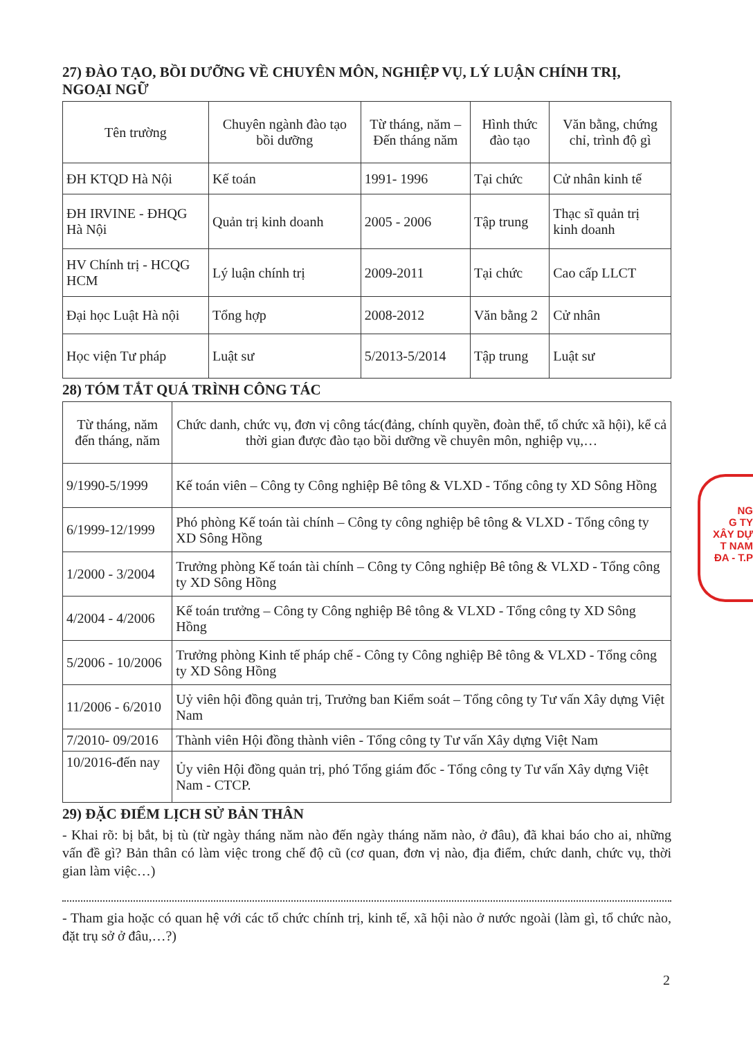27) ĐÀO TẠO, BỒI DƯỠNG VỀ CHUYÊN MÔN, NGHIỆP VỤ, LÝ LUẬN CHÍNH TRỊ, NGOẠI NGỮ
| Tên trường | Chuyên ngành đào tạo bồi dưỡng | Từ tháng, năm – Đến tháng năm | Hình thức đào tạo | Văn bằng, chứng chỉ, trình độ gì |
| --- | --- | --- | --- | --- |
| ĐH KTQD Hà Nội | Kế toán | 1991- 1996 | Tại chức | Cử nhân kinh tế |
| ĐH IRVINE - ĐHQG Hà Nội | Quản trị kinh doanh | 2005 - 2006 | Tập trung | Thạc sĩ quản trị kinh doanh |
| HV Chính trị - HCQG HCM | Lý luận chính trị | 2009-2011 | Tại chức | Cao cấp LLCT |
| Đại học Luật Hà nội | Tổng hợp | 2008-2012 | Văn bằng 2 | Cử nhân |
| Học viện Tư pháp | Luật sư | 5/2013-5/2014 | Tập trung | Luật sư |
28) TÓM TẮT QUÁ TRÌNH CÔNG TÁC
| Từ tháng, năm đến tháng, năm | Chức danh, chức vụ, đơn vị công tác(đảng, chính quyền, đoàn thể, tổ chức xã hội), kể cả thời gian được đào tạo bồi dưỡng về chuyên môn, nghiệp vụ,… |
| --- | --- |
| 9/1990-5/1999 | Kế toán viên – Công ty Công nghiệp Bê tông & VLXD - Tổng công ty XD Sông Hồng |
| 6/1999-12/1999 | Phó phòng Kế toán tài chính – Công ty công nghiệp bê tông & VLXD - Tổng công ty XD Sông Hồng |
| 1/2000 - 3/2004 | Trưởng phòng Kế toán tài chính – Công ty Công nghiệp Bê tông & VLXD - Tổng công ty XD Sông Hồng |
| 4/2004 - 4/2006 | Kế toán trưởng – Công ty Công nghiệp Bê tông & VLXD - Tổng công ty XD Sông Hồng |
| 5/2006 - 10/2006 | Trưởng phòng Kinh tế pháp chế - Công ty Công nghiệp Bê tông & VLXD - Tổng công ty XD Sông Hồng |
| 11/2006 - 6/2010 | Uỷ viên hội đồng quản trị, Trưởng ban Kiểm soát – Tổng công ty Tư vấn Xây dựng Việt Nam |
| 7/2010- 09/2016 | Thành viên Hội đồng thành viên - Tổng công ty Tư vấn Xây dựng Việt Nam |
| 10/2016-đến nay | Ủy viên Hội đồng quản trị, phó Tổng giám đốc - Tổng công ty Tư vấn Xây dựng Việt Nam - CTCP. |
29) ĐẶC ĐIỂM LỊCH SỬ BẢN THÂN
- Khai rõ: bị bắt, bị tù (từ ngày tháng năm nào đến ngày tháng năm nào, ở đâu), đã khai báo cho ai, những vấn đề gì? Bản thân có làm việc trong chế độ cũ (cơ quan, đơn vị nào, địa điểm, chức danh, chức vụ, thời gian làm việc…)
- Tham gia hoặc có quan hệ với các tổ chức chính trị, kinh tế, xã hội nào ở nước ngoài (làm gì, tổ chức nào, đặt trụ sở ở đâu,…?)
2
NG
G TY
XÂY DỰ
T NAM
ĐA - T.P